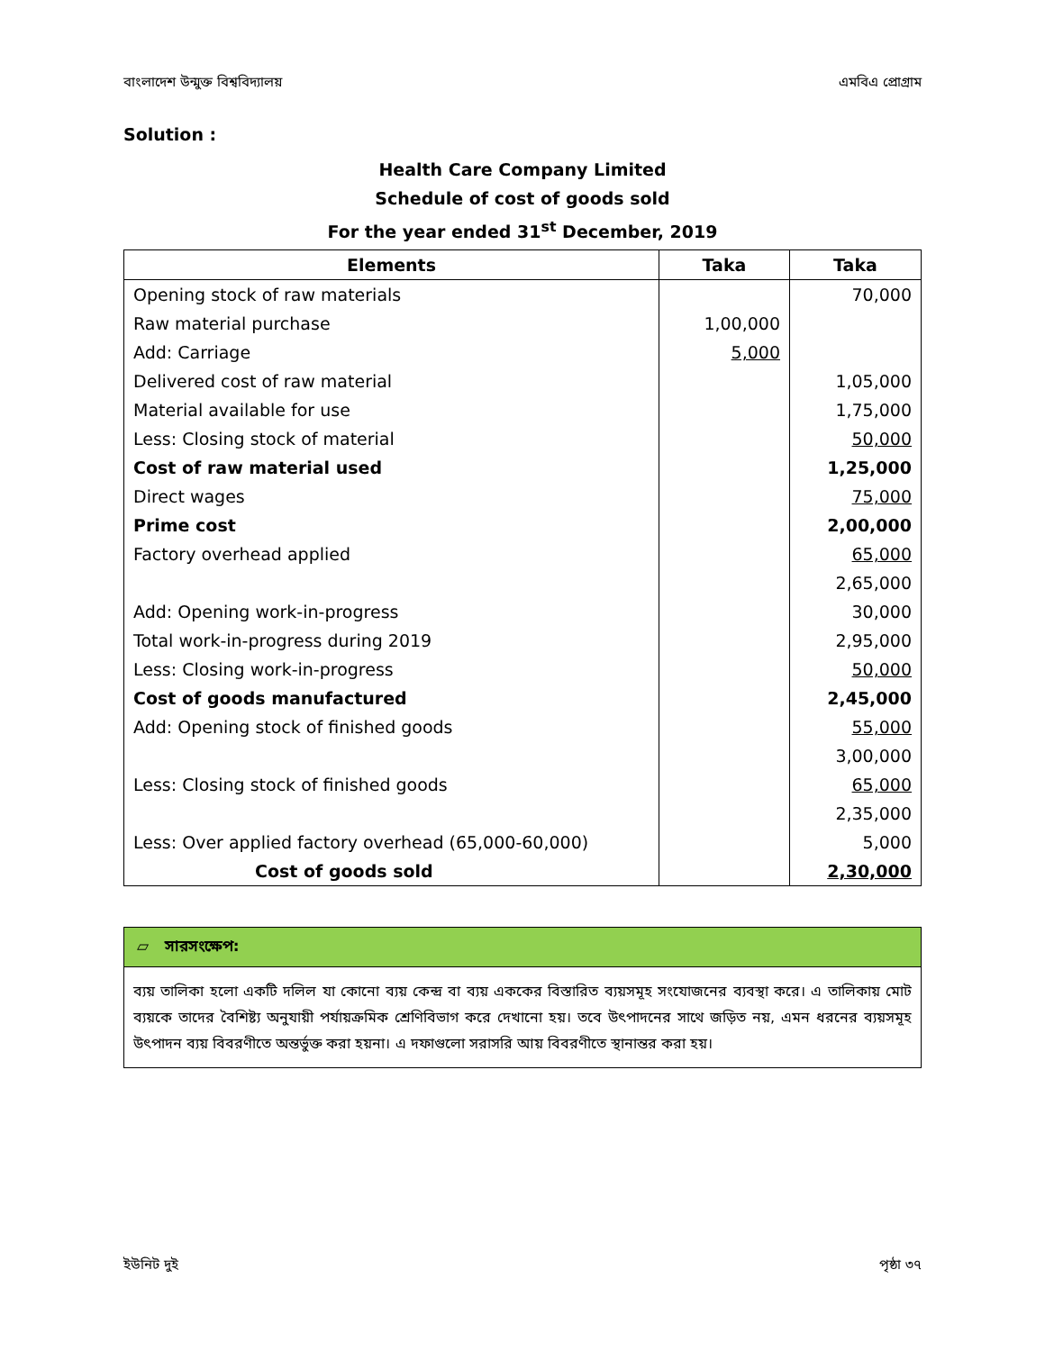বাংলাদেশ উন্মুক্ত বিশ্ববিদ্যালয় এমবিএ প্রোগ্রাম
Solution :
Health Care Company Limited
Schedule of cost of goods sold
For the year ended 31<sup>st</sup> December, 2019
| Elements | Taka | Taka |
| --- | --- | --- |
| Opening stock of raw materials | | 70,000 |
| Raw material purchase | 1,00,000 | |
| Add: Carriage | 5,000 | |
| Delivered cost of raw material | | 1,05,000 |
| Material available for use | | 1,75,000 |
| Less: Closing stock of material | | 50,000 |
| Cost of raw material used | | 1,25,000 |
| Direct wages | | 75,000 |
| Prime cost | | 2,00,000 |
| Factory overhead applied | | 65,000 |
| | | 2,65,000 |
| Add: Opening work-in-progress | | 30,000 |
| Total work-in-progress during 2019 | | 2,95,000 |
| Less: Closing work-in-progress | | 50,000 |
| Cost of goods manufactured | | 2,45,000 |
| Add: Opening stock of finished goods | | 55,000 |
| | | 3,00,000 |
| Less: Closing stock of finished goods | | 65,000 |
| | | 2,35,000 |
| Less: Over applied factory overhead (65,000-60,000) | | 5,000 |
| Cost of goods sold | | 2,30,000 |
▱ সারসংক্ষেপ:
ব্যয় তালিকা হলো একটি দলিল যা কোনো ব্যয় কেন্দ্র বা ব্যয় এককের বিস্তারিত ব্যয়সমূহ সংযোজনের ব্যবস্থা করে। এ তালিকায় মোট ব্যয়কে তাদের বৈশিষ্ট্য অনুযায়ী পর্যায়ক্রমিক শ্রেণিবিভাগ করে দেখানো হয়। তবে উৎপাদনের সাথে জড়িত নয়, এমন ধরনের ব্যয়সমূহ উৎপাদন ব্যয় বিবরণীতে অন্তর্ভুক্ত করা হয়না। এ দফাগুলো সরাসরি আয় বিবরণীতে স্থানান্তর করা হয়।
ইউনিট দুই পৃষ্ঠা ৩৭